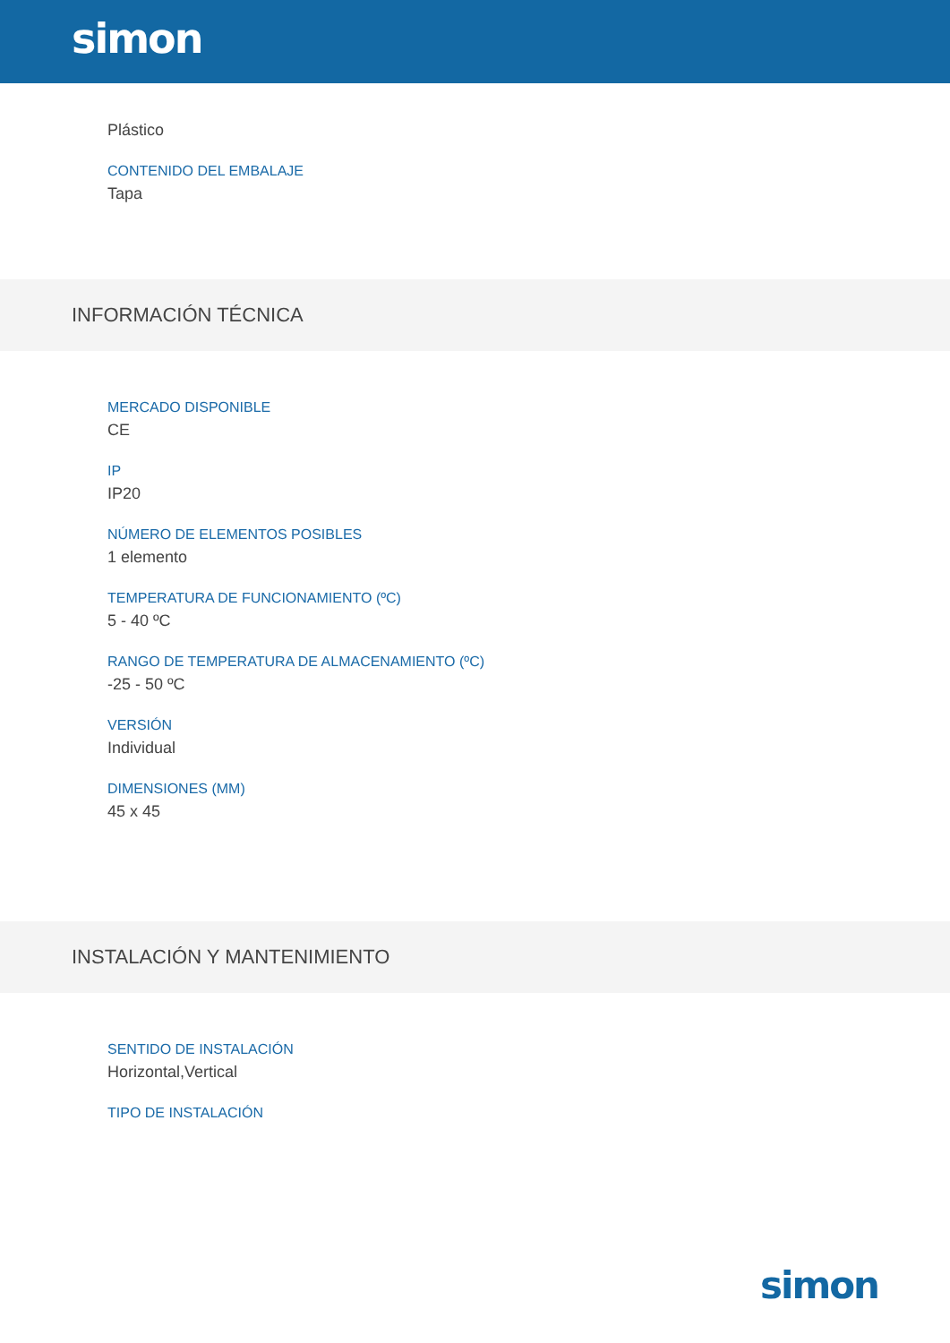simon
Plástico
CONTENIDO DEL EMBALAJE
Tapa
INFORMACIÓN TÉCNICA
MERCADO DISPONIBLE
CE
IP
IP20
NÚMERO DE ELEMENTOS POSIBLES
1 elemento
TEMPERATURA DE FUNCIONAMIENTO (ºC)
5 - 40 ºC
RANGO DE TEMPERATURA DE ALMACENAMIENTO (ºC)
-25 - 50 ºC
VERSIÓN
Individual
DIMENSIONES (MM)
45 x 45
INSTALACIÓN Y MANTENIMIENTO
SENTIDO DE INSTALACIÓN
Horizontal,Vertical
TIPO DE INSTALACIÓN
simon